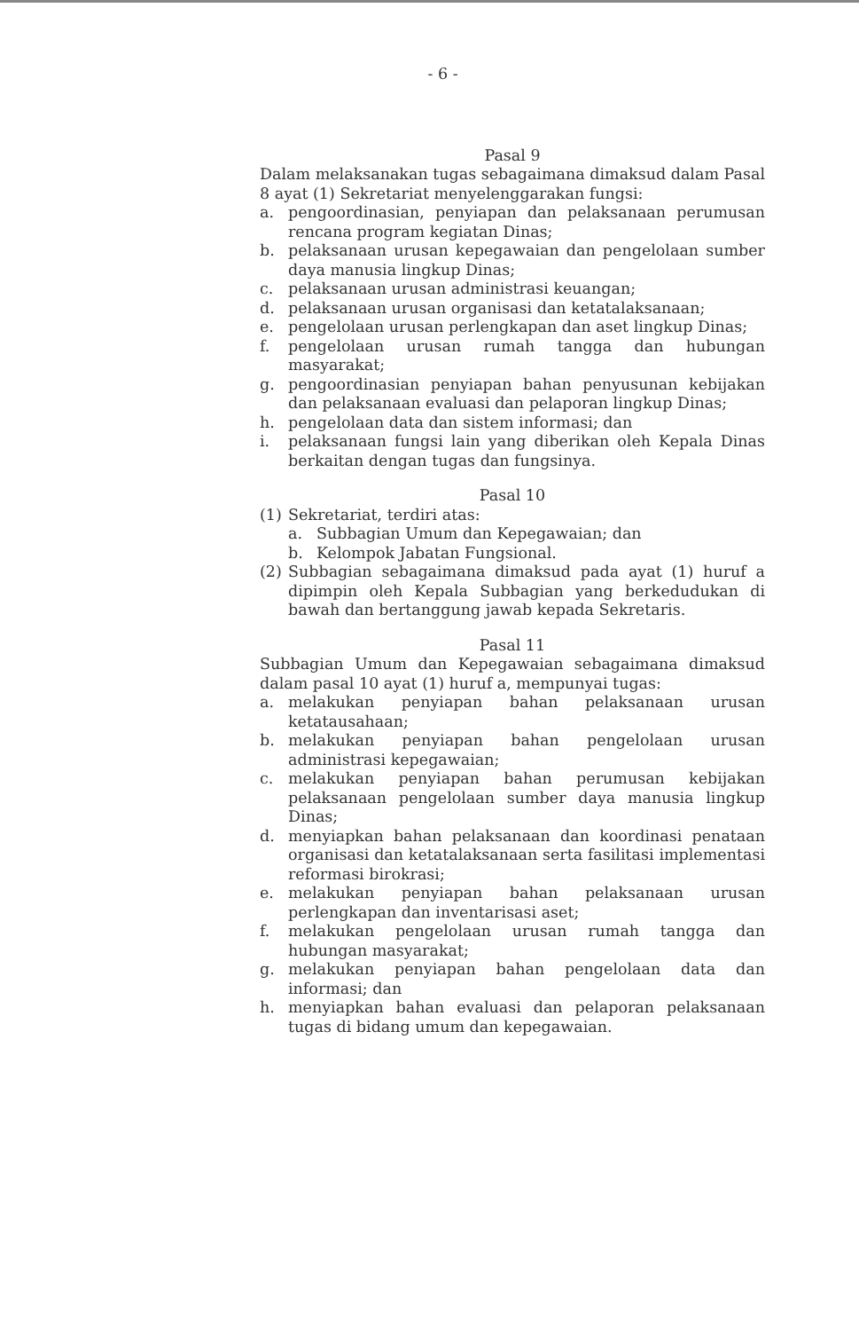- 6 -
Pasal 9
Dalam melaksanakan tugas sebagaimana dimaksud dalam Pasal 8 ayat (1) Sekretariat menyelenggarakan fungsi:
a. pengoordinasian, penyiapan dan pelaksanaan perumusan rencana program kegiatan Dinas;
b. pelaksanaan urusan kepegawaian dan pengelolaan sumber daya manusia lingkup Dinas;
c. pelaksanaan urusan administrasi keuangan;
d. pelaksanaan urusan organisasi dan ketatalaksanaan;
e. pengelolaan urusan perlengkapan dan aset lingkup Dinas;
f. pengelolaan urusan rumah tangga dan hubungan masyarakat;
g. pengoordinasian penyiapan bahan penyusunan kebijakan dan pelaksanaan evaluasi dan pelaporan lingkup Dinas;
h. pengelolaan data dan sistem informasi; dan
i. pelaksanaan fungsi lain yang diberikan oleh Kepala Dinas berkaitan dengan tugas dan fungsinya.
Pasal 10
(1) Sekretariat, terdiri atas:
a. Subbagian Umum dan Kepegawaian; dan
b. Kelompok Jabatan Fungsional.
(2) Subbagian sebagaimana dimaksud pada ayat (1) huruf a dipimpin oleh Kepala Subbagian yang berkedudukan di bawah dan bertanggung jawab kepada Sekretaris.
Pasal 11
Subbagian Umum dan Kepegawaian sebagaimana dimaksud dalam pasal 10 ayat (1) huruf a, mempunyai tugas:
a. melakukan penyiapan bahan pelaksanaan urusan ketatausahaan;
b. melakukan penyiapan bahan pengelolaan urusan administrasi kepegawaian;
c. melakukan penyiapan bahan perumusan kebijakan pelaksanaan pengelolaan sumber daya manusia lingkup Dinas;
d. menyiapkan bahan pelaksanaan dan koordinasi penataan organisasi dan ketatalaksanaan serta fasilitasi implementasi reformasi birokrasi;
e. melakukan penyiapan bahan pelaksanaan urusan perlengkapan dan inventarisasi aset;
f. melakukan pengelolaan urusan rumah tangga dan hubungan masyarakat;
g. melakukan penyiapan bahan pengelolaan data dan informasi; dan
h. menyiapkan bahan evaluasi dan pelaporan pelaksanaan tugas di bidang umum dan kepegawaian.